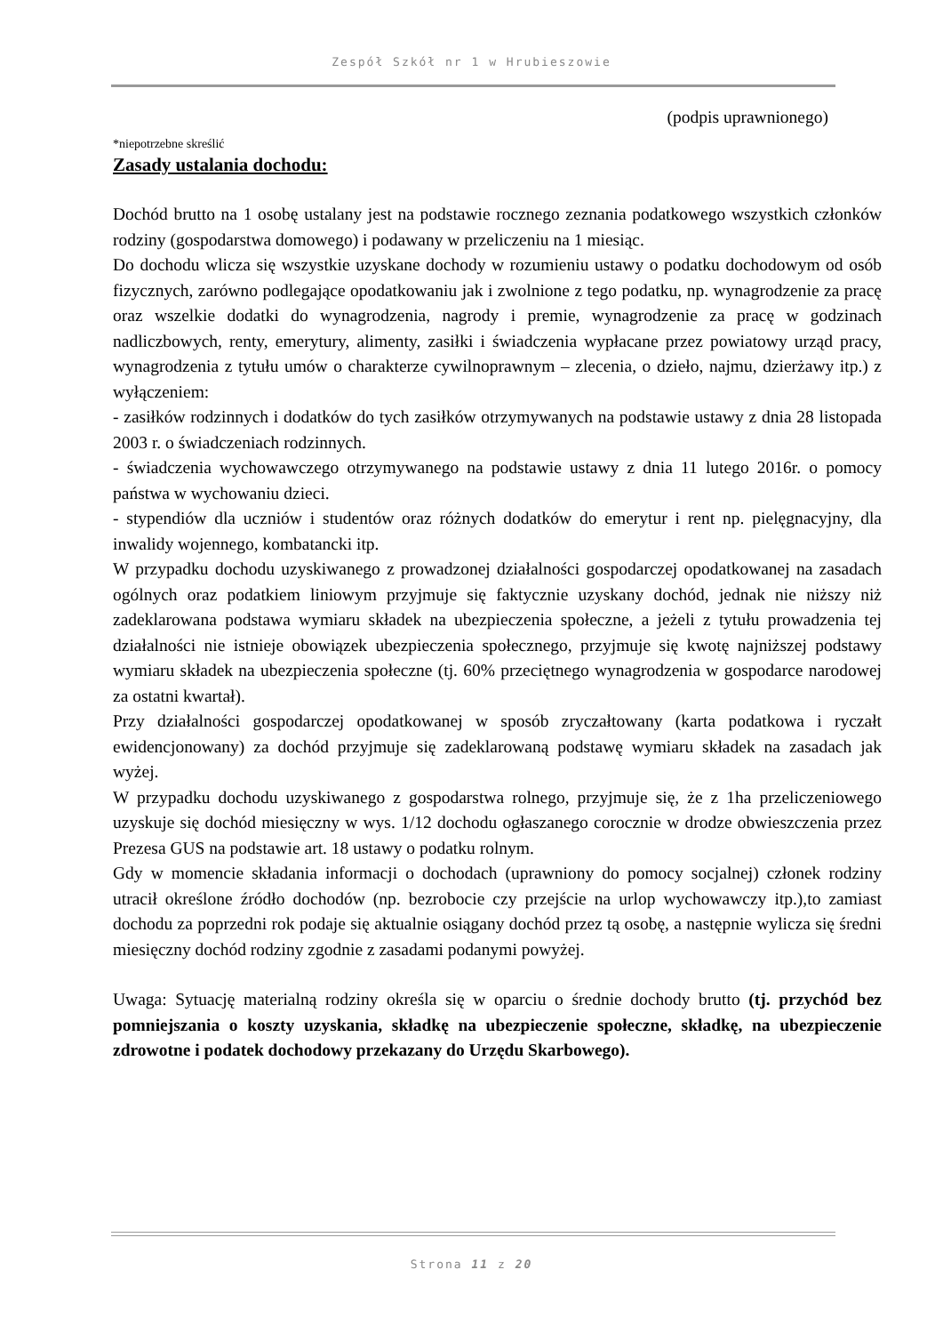Zespół Szkół nr 1 w Hrubieszowie
(podpis uprawnionego)
*niepotrzebne skreślić
Zasady ustalania dochodu:
Dochód brutto na 1 osobę ustalany jest na podstawie rocznego zeznania podatkowego wszystkich członków rodziny (gospodarstwa domowego) i podawany w przeliczeniu na 1 miesiąc.
Do dochodu wlicza się wszystkie uzyskane dochody w rozumieniu ustawy o podatku dochodowym od osób fizycznych, zarówno podlegające opodatkowaniu jak i zwolnione z tego podatku, np. wynagrodzenie za pracę oraz wszelkie dodatki do wynagrodzenia, nagrody i premie, wynagrodzenie za pracę w godzinach nadliczbowych, renty, emerytury, alimenty, zasiłki i świadczenia wypłacane przez powiatowy urząd pracy, wynagrodzenia z tytułu umów o charakterze cywilnoprawnym – zlecenia, o dzieło, najmu, dzierżawy itp.) z wyłączeniem:
- zasiłków rodzinnych i dodatków do tych zasiłków otrzymywanych na podstawie ustawy z dnia 28 listopada 2003 r. o świadczeniach rodzinnych.
- świadczenia wychowawczego otrzymywanego na podstawie ustawy z dnia 11 lutego 2016r. o pomocy państwa w wychowaniu dzieci.
- stypendiów dla uczniów i studentów oraz różnych dodatków do emerytur i rent np. pielęgnacyjny, dla inwalidy wojennego, kombatancki itp.
W przypadku dochodu uzyskiwanego z prowadzonej działalności gospodarczej opodatkowanej na zasadach ogólnych oraz podatkiem liniowym przyjmuje się faktycznie uzyskany dochód, jednak nie niższy niż zadeklarowana podstawa wymiaru składek na ubezpieczenia społeczne, a jeżeli z tytułu prowadzenia tej działalności nie istnieje obowiązek ubezpieczenia społecznego, przyjmuje się kwotę najniższej podstawy wymiaru składek na ubezpieczenia społeczne (tj. 60% przeciętnego wynagrodzenia w gospodarce narodowej za ostatni kwartał).
Przy działalności gospodarczej opodatkowanej w sposób zryczałtowany (karta podatkowa i ryczałt ewidencjonowany) za dochód przyjmuje się zadeklarowaną podstawę wymiaru składek na zasadach jak wyżej.
W przypadku dochodu uzyskiwanego z gospodarstwa rolnego, przyjmuje się, że z 1ha przeliczeniowego uzyskuje się dochód miesięczny w wys. 1/12 dochodu ogłaszanego corocznie w drodze obwieszczenia przez Prezesa GUS na podstawie art. 18 ustawy o podatku rolnym.
Gdy w momencie składania informacji o dochodach (uprawniony do pomocy socjalnej) członek rodziny utracił określone źródło dochodów (np. bezrobocie czy przejście na urlop wychowawczy itp.),to zamiast dochodu za poprzedni rok podaje się aktualnie osiągany dochód przez tą osobę, a następnie wylicza się średni miesięczny dochód rodziny zgodnie z zasadami podanymi powyżej.
Uwaga: Sytuację materialną rodziny określa się w oparciu o średnie dochody brutto (tj. przychód bez pomniejszania o koszty uzyskania, składkę na ubezpieczenie społeczne, składkę, na ubezpieczenie zdrowotne i podatek dochodowy przekazany do Urzędu Skarbowego).
Strona 11 z 20